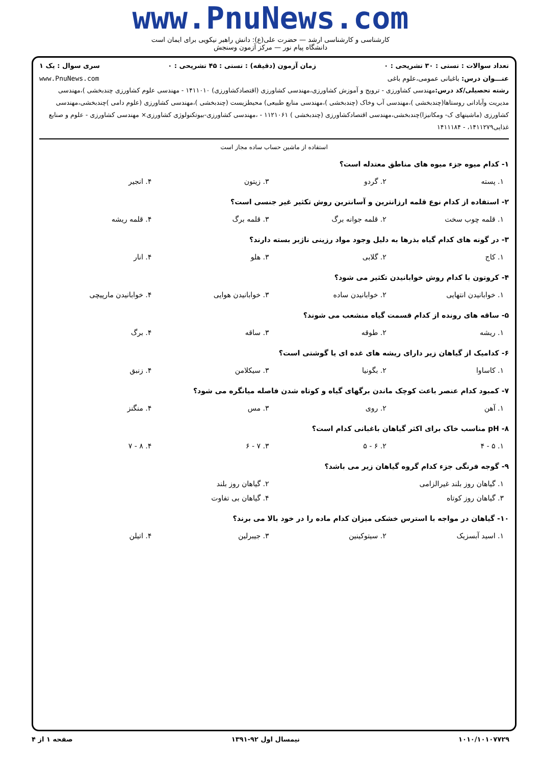www.PnuNews.com
کارشناسی و کارشناسی ارشد — حضرت علی(ع): دانش راهبر نیکویی برای ایمان است
دانشگاه پیام نور — مرکز آزمون وسنجش
تعداد سوالات : تستی : ۳۰ تشریحی : ۰ زمان آزمون (دقیقه) : تستی : ۴۵ تشریحی : ۰ سری سوال : یک ۱
عنـــوان درس: باغبانی عمومی،علوم باغی www.PnuNews.com
رشته تحصیلی/کد درس: مهندسی کشاورزی - ترویج و آموزش کشاورزی،مهندسی کشاورزی (اقتصادکشاورزی) ۱۴۱۱۰۱۰ - مهندسی علوم کشاورزی چندبخشی )،مهندسی مدیریت وآبادانی روستاها(چندبخشی )،مهندسی آب وخاک (چندبخشی )،مهندسی منابع طبیعی) محیطزیست (چندبخشی )،مهندسی کشاورزی (علوم دامی )چندبخشی،مهندسی کشاورزی (ماشینهای ک- ومکانیزا)چندبخشی،مهندسی اقتصادکشاورزی (چندبخشی ) ۱۱۲۱۰۶۱ - ،مهندسی کشاورزی-بیوتکنولوژی کشاورزی× مهندسی کشاورزی - علوم و صنایع غذایی۱۴۱۱۲۷۹، - ۱۴۱۱۱۸۴
استفاده از ماشین حساب ساده مجاز است
۱- کدام میوه جزء میوه های مناطق معتدله است؟
| ۱. پسته | ۲. گردو | ۳. زیتون | ۴. انجیر |
۲- استفاده از کدام نوع قلمه ارزانترین و آسانترین روش تکثیر غیر جنسی است؟
| ۱. قلمه چوب سخت | ۲. قلمه جوانه برگ | ۳. قلمه برگ | ۴. قلمه ریشه |
۳- در گونه های کدام گیاه بذرها به دلیل وجود مواد رزینی ناژبر بسته دارند؟
| ۱. کاج | ۲. گلابی | ۳. هلو | ۴. انار |
۴- کروتون با کدام روش خوابانیدن تکثیر می شود؟
| ۱. خوابانیدن انتهایی | ۲. خوابانیدن ساده | ۳. خوابانیدن هوایی | ۴. خوابانیدن مارپیچی |
۵- ساقه های رونده از کدام قسمت گیاه منشعب می شوند؟
| ۱. ریشه | ۲. طوقه | ۳. ساقه | ۴. برگ |
۶- کدامیک از گیاهان زیر دارای ریشه های غده ای یا گوشتی است؟
| ۱. کاساوا | ۲. بگونیا | ۳. سیکلامن | ۴. زنبق |
۷- کمبود کدام عنصر باعث کوچک ماندن برگهای گیاه و کوتاه شدن فاصله میانگره می شود؟
| ۱. آهن | ۲. روی | ۳. مس | ۴. منگنز |
۸- pH مناسب خاک برای اکثر گیاهان باغبانی کدام است؟
| ۱. ۵ - ۴ | ۲. ۶ - ۵ | ۳. ۷ - ۶ | ۴. ۸ - ۷ |
۹- گوجه فرنگی جزء کدام گروه گیاهان زیر می باشد؟
| ۱. گیاهان روز بلند غیرالزامی | ۲. گیاهان روز بلند |
| ۳. گیاهان روز کوتاه | ۴. گیاهان بی تفاوت |
۱۰- گیاهان در مواجه با استرس خشکی میزان کدام ماده را در خود بالا می برند؟
| ۱. اسید آبسزیک | ۲. سیتوکینین | ۳. جیبرلین | ۴. اتیلن |
۱۰۱۰/۱۰۱۰۷۷۲۹ نیمسال اول ۹۲-۱۳۹۱ صفحه ۱ از ۴